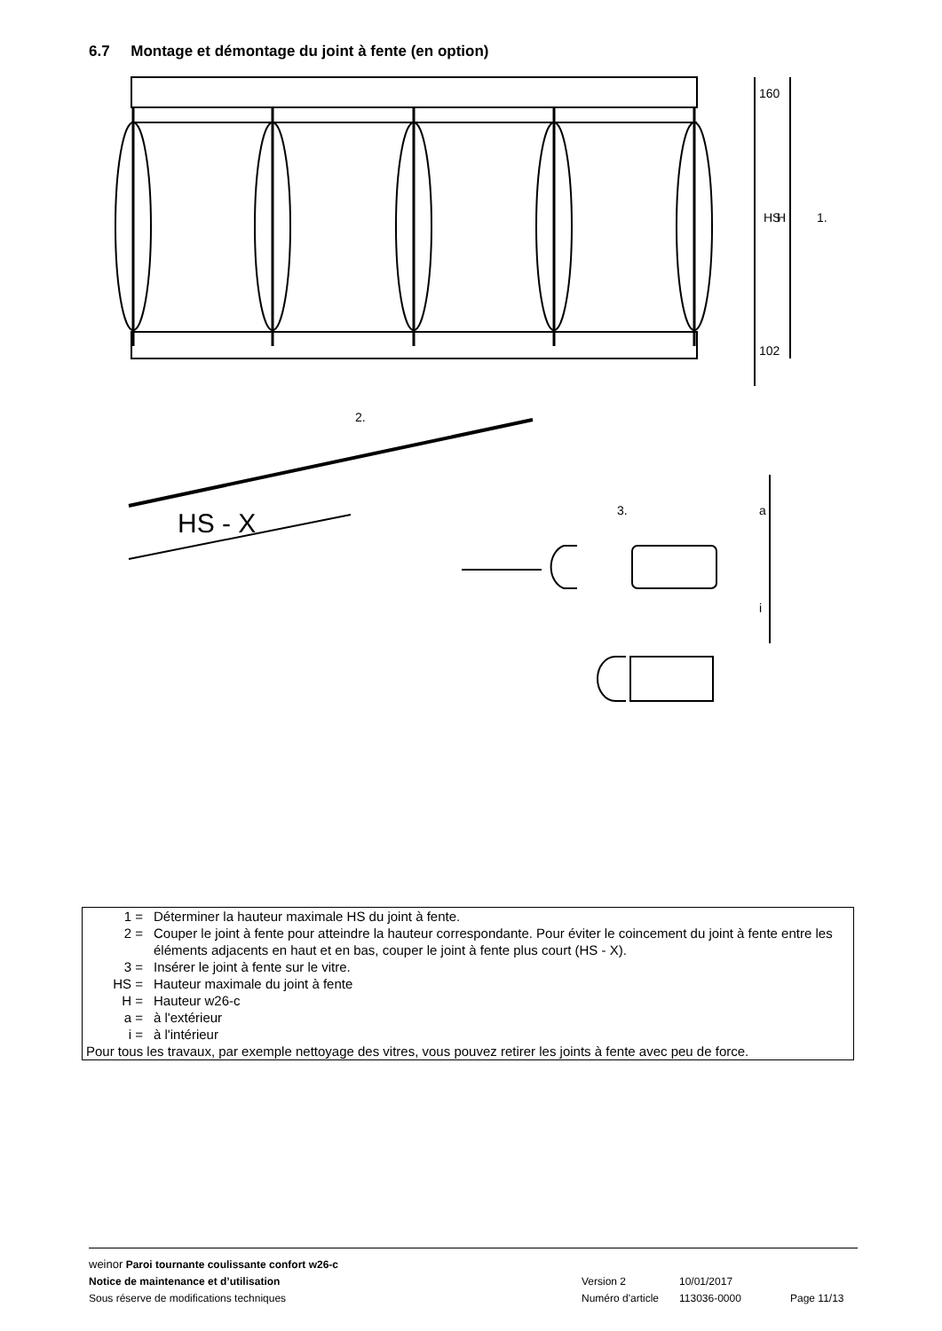6.7 Montage et démontage du joint à fente (en option)
1.
2.
3.
HS - X
a
i
HS
H
160
102
1 = Déterminer la hauteur maximale HS du joint à fente.
2 = Couper le joint à fente pour atteindre la hauteur correspondante. Pour éviter le coincement du joint à fente entre les éléments adjacents en haut et en bas, couper le joint à fente plus court (HS - X).
3 = Insérer le joint à fente sur le vitre.
HS = Hauteur maximale du joint à fente
H = Hauteur w26-c
a = à l'extérieur
i = à l'intérieur
Pour tous les travaux, par exemple nettoyage des vitres, vous pouvez retirer les joints à fente avec peu de force.
weinor Paroi tournante coulissante confort w26-c
Notice de maintenance et d’utilisation Version 2 10/01/2017
Sous réserve de modifications techniques Numéro d'article 113036-0000 Page 11/13